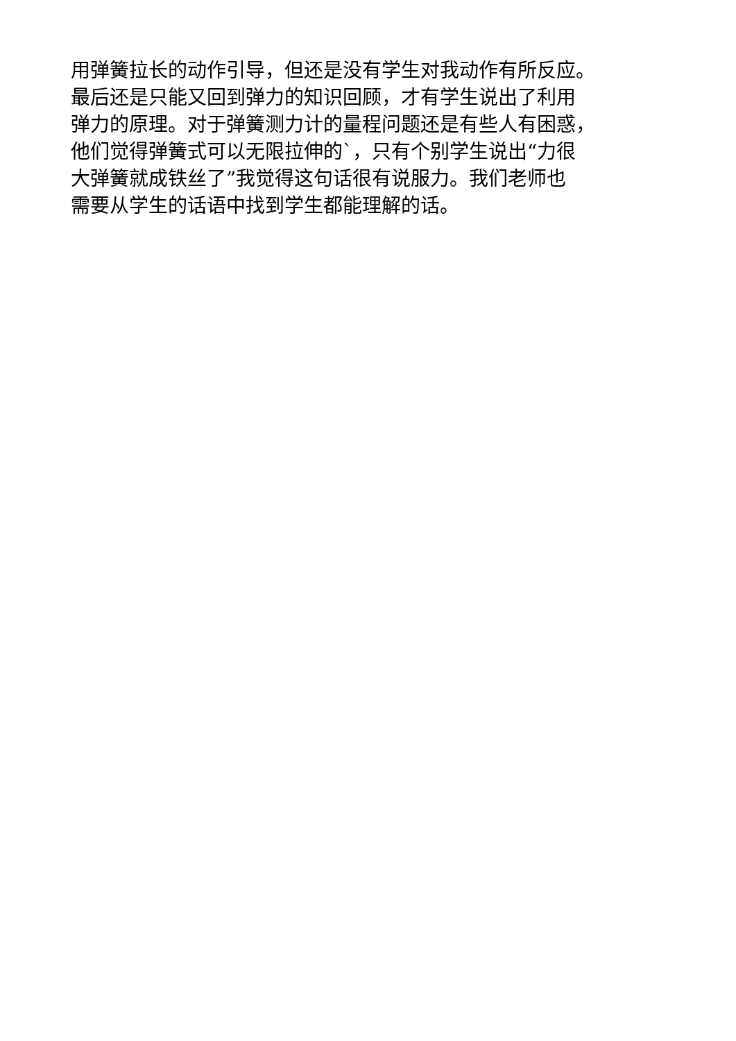用弹簧拉长的动作引导，但还是没有学生对我动作有所反应。
最后还是只能又回到弹力的知识回顾，才有学生说出了利用
弹力的原理。对于弹簧测力计的量程问题还是有些人有困惑，
他们觉得弹簧式可以无限拉伸的`，只有个别学生说出“力很
大弹簧就成铁丝了”我觉得这句话很有说服力。我们老师也
需要从学生的话语中找到学生都能理解的话。